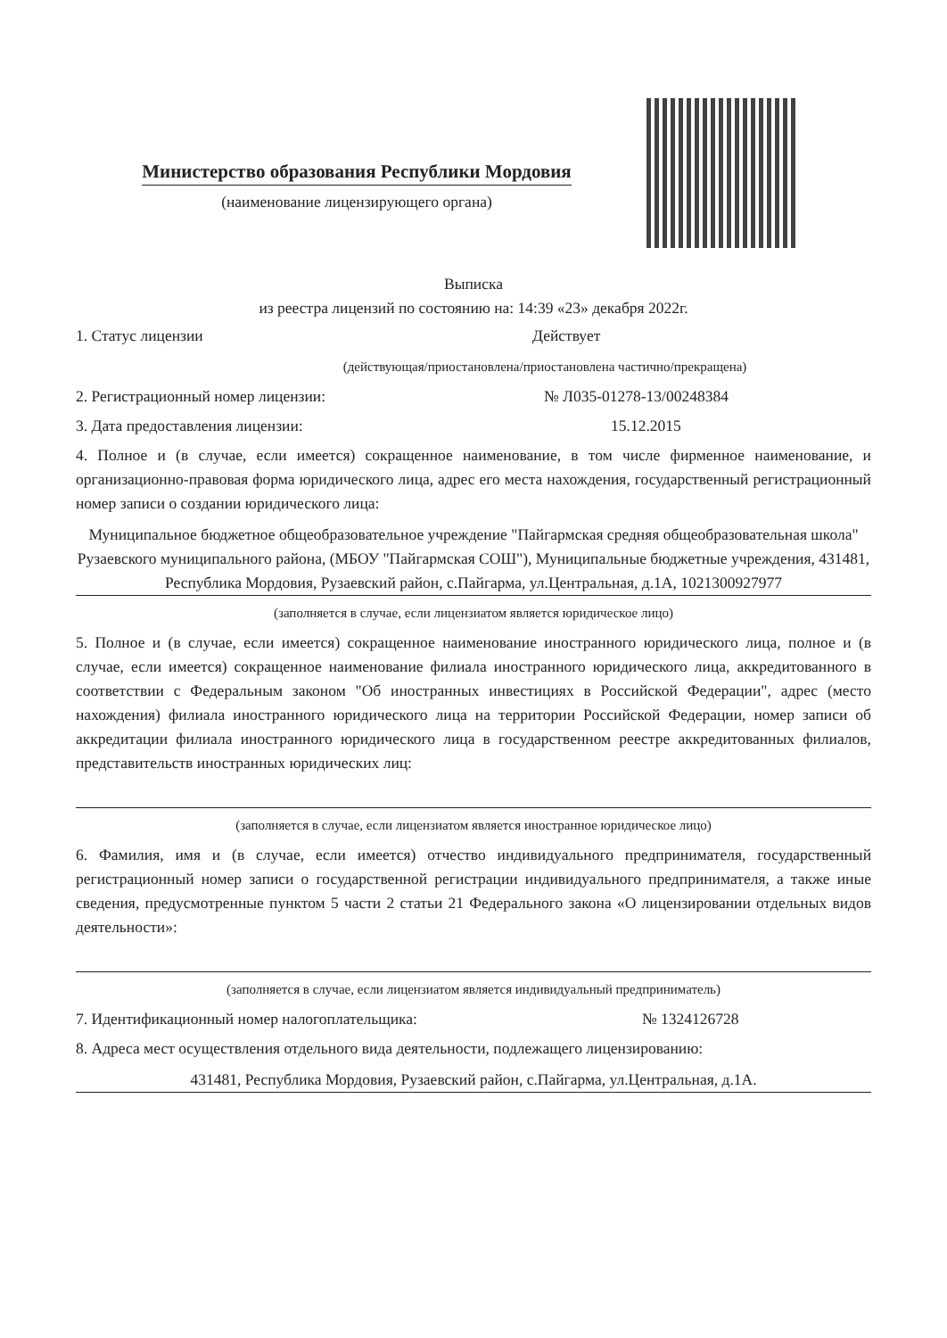Министерство образования Республики Мордовия
(наименование лицензирующего органа)
Выписка
из реестра лицензий по состоянию на: 14:39 «23» декабря 2022г.
1. Статус лицензии Действует
(действующая/приостановлена/приостановлена частично/прекращена)
2. Регистрационный номер лицензии: № Л035-01278-13/00248384
3. Дата предоставления лицензии: 15.12.2015
4. Полное и (в случае, если имеется) сокращенное наименование, в том числе фирменное наименование, и организационно-правовая форма юридического лица, адрес его места нахождения, государственный регистрационный номер записи о создании юридического лица:
Муниципальное бюджетное общеобразовательное учреждение "Пайгармская средняя общеобразовательная школа" Рузаевского муниципального района, (МБОУ "Пайгармская СОШ"), Муниципальные бюджетные учреждения, 431481, Республика Мордовия, Рузаевский район, с.Пайгарма, ул.Центральная, д.1А, 1021300927977
(заполняется в случае, если лицензиатом является юридическое лицо)
5. Полное и (в случае, если имеется) сокращенное наименование иностранного юридического лица, полное и (в случае, если имеется) сокращенное наименование филиала иностранного юридического лица, аккредитованного в соответствии с Федеральным законом "Об иностранных инвестициях в Российской Федерации", адрес (место нахождения) филиала иностранного юридического лица на территории Российской Федерации, номер записи об аккредитации филиала иностранного юридического лица в государственном реестре аккредитованных филиалов, представительств иностранных юридических лиц:
(заполняется в случае, если лицензиатом является иностранное юридическое лицо)
6. Фамилия, имя и (в случае, если имеется) отчество индивидуального предпринимателя, государственный регистрационный номер записи о государственной регистрации индивидуального предпринимателя, а также иные сведения, предусмотренные пунктом 5 части 2 статьи 21 Федерального закона «О лицензировании отдельных видов деятельности»:
(заполняется в случае, если лицензиатом является индивидуальный предприниматель)
7. Идентификационный номер налогоплательщика: № 1324126728
8. Адреса мест осуществления отдельного вида деятельности, подлежащего лицензированию:
431481, Республика Мордовия, Рузаевский район, с.Пайгарма, ул.Центральная, д.1А.